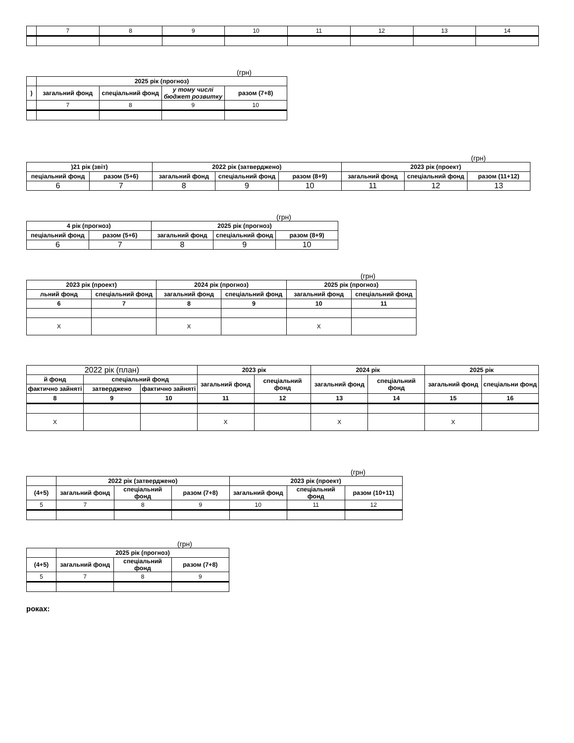| | 7 | 8 | 9 | 10 | 11 | 12 | 13 | 14 |
(грн)
| | 2025 рік (прогноз) | | | |
| --- | --- | --- | --- | --- |
| ) | загальний фонд | спеціальний фонд | у тому числі бюджет розвитку | разом (7+8) |
| | 7 | 8 | 9 | 10 |
(грн)
| )21 рік (звіт) | | 2022 рік (затверджено) | | | 2023 рік (проект) | | |
| --- | --- | --- | --- | --- | --- | --- | --- |
| пеціальний фонд | разом (5+6) | загальний фонд | спеціальний фонд | разом (8+9) | загальний фонд | спеціальний фонд | разом (11+12) |
| 6 | 7 | 8 | 9 | 10 | 11 | 12 | 13 |
(грн)
| 4 рік (прогноз) | | 2025 рік (прогноз) | | |
| --- | --- | --- | --- | --- |
| пеціальний фонд | разом (5+6) | загальний фонд | спеціальний фонд | разом (8+9) |
| 6 | 7 | 8 | 9 | 10 |
(грн)
| 2023 рік (проект) | | 2024 рік (прогноз) | | 2025 рік (прогноз) | |
| --- | --- | --- | --- | --- | --- |
| льний фонд | спеціальний фонд | загальний фонд | спеціальний фонд | загальний фонд | спеціальний фонд |
| 6 | 7 | 8 | 9 | 10 | 11 |
| X | | X | | X | |
| 2022 рік (план) | | | 2023 рік | | 2024 рік | | 2025 рік | |
| й фонд | спеціальний фонд | | загальний фонд | спеціальний фонд | загальний фонд | спеціальний фонд | загальний фонд | спеціальни фонд |
| фактично зайняті | затверджено | фактично зайняті | | | | | | |
| 8 | 9 | 10 | 11 | 12 | 13 | 14 | 15 | 16 |
| X | | | X | | X | | X | |
(грн)
| | 2022 рік (затверджено) | | | 2023 рік (проект) | | |
| --- | --- | --- | --- | --- | --- | --- |
| (4+5) | загальний фонд | спеціальний фонд | разом (7+8) | загальний фонд | спеціальний фонд | разом (10+11) |
| 5 | 7 | 8 | 9 | 10 | 11 | 12 |
(грн)
| | 2025 рік (прогноз) | | |
| --- | --- | --- | --- |
| (4+5) | загальний фонд | спеціальний фонд | разом (7+8) |
| 5 | 7 | 8 | 9 |
роках: